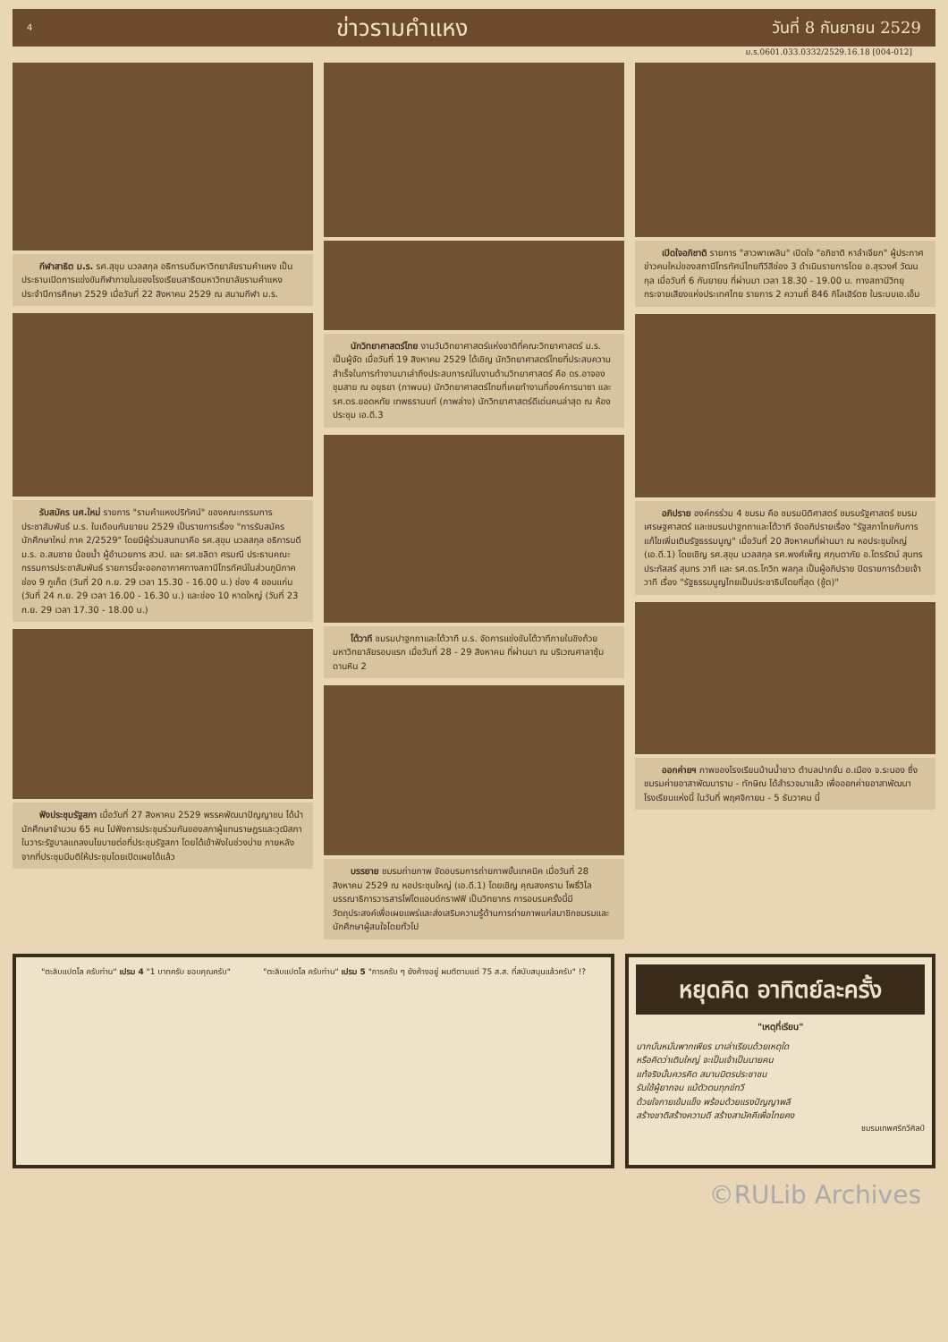4 ข่าวรามคำแหง วันที่ 8 กันยายน 2529
ม.ร.0601.033.0332/2529.16.18 [004-012]
กีฬาสาธิต ม.ร. รศ.สุขุม นวลสกุล อธิการบดีมหาวิทยาลัยรามคำแหง เป็นประธานเปิดการแข่งขันกีฬาภายในของโรงเรียนสาธิตมหาวิทยาลัยรามคำแหง ประจำปีการศึกษา 2529 เมื่อวันที่ 22 สิงหาคม 2529 ณ สนามกีฬา ม.ร.
รับสมัคร นศ.ใหม่ รายการ "รามคำแหงปริทัศน์" ของคณะกรรมการประชาสัมพันธ์ ม.ร. ในเดือนกันยายน 2529 เป็นรายการเรื่อง "การรับสมัครนักศึกษาใหม่ ภาค 2/2529" โดยมีผู้ร่วมสนทนาคือ รศ.สุขุม นวลสกุล อธิการบดี ม.ร. อ.สมชาย น้อยน้ำ ผู้อำนวยการ สวป. และ รศ.ชลิดา ศรมณี ประธานคณะกรรมการประชาสัมพันธ์ รายการนี้จะออกอากาศทางสถานีโทรทัศน์ในส่วนภูมิภาค ช่อง 9 ภูเก็ต (วันที่ 20 ก.ย. 29 เวลา 15.30 - 16.00 น.) ช่อง 4 ขอนแก่น (วันที่ 24 ก.ย. 29 เวลา 16.00 - 16.30 น.) และช่อง 10 หาดใหญ่ (วันที่ 23 ก.ย. 29 เวลา 17.30 - 18.00 น.)
ฟังประชุมรัฐสภา เมื่อวันที่ 27 สิงหาคม 2529 พรรคพัฒนาปัญญาชน ได้นำนักศึกษาจำนวน 65 คน ไปฟังการประชุมร่วมกันของสภาผู้แทนราษฎรและวุฒิสภา ในวาระรัฐบาลแถลงนโยบายต่อที่ประชุมรัฐสภา โดยได้เข้าฟังในช่วงบ่าย ภายหลังจากที่ประชุมมีมติให้ประชุมโดยเปิดเผยได้แล้ว
นักวิทยาศาสตร์ไทย งานวันวิทยาศาสตร์แห่งชาติที่คณะวิทยาศาสตร์ ม.ร. เป็นผู้จัด เมื่อวันที่ 19 สิงหาคม 2529 ได้เชิญ นักวิทยาศาสตร์ไทยที่ประสบความสำเร็จในการทำงานมาเล่าถึงประสบการณ์ในงานด้านวิทยาศาสตร์ คือ ดร.อาจอง ชุมสาย ณ อยุธยา (ภาพบน) นักวิทยาศาสตร์ไทยที่เคยทำงานที่องค์การนาซา และรศ.ดร.ยอดหทัย เทพธรานนท์ (ภาพล่าง) นักวิทยาศาสตร์ดีเด่นคนล่าสุด ณ ห้องประชุม เอ.ดี.3
โต้วาที ชมรมปาฐกถาและโต้วาที ม.ร. จัดการแข่งขันโต้วาทีภายในชิงถ้วยมหาวิทยาลัยรอบแรก เมื่อวันที่ 28 - 29 สิงหาคม ที่ผ่านมา ณ บริเวณศาลาซุ้มดานหิน 2
บรรยาย ชมรมถ่ายภาพ จัดอบรมการถ่ายภาพขั้นเทคนิค เมื่อวันที่ 28 สิงหาคม 2529 ณ หอประชุมใหญ่ (เอ.ดี.1) โดยเชิญ คุณสงคราม โพธิ์วิไล บรรณาธิการวารสารโฟโตแอนด์กราฟฟิ เป็นวิทยากร การอบรมครั้งนี้มีวัตถุประสงค์เพื่อเผยแพร่และส่งเสริมความรู้ด้านการถ่ายภาพแก่สมาชิกชมรมและนักศึกษาผู้สนใจโดยทั่วไป
เปิดใจอภิชาติ รายการ "สาวพาเพลิน" เปิดใจ "อภิชาติ หาลำเจียก" ผู้ประกาศข่าวคนใหม่ของสถานีโทรทัศน์ไทยทีวีสีช่อง 3 ดำเนินรายการโดย อ.สุรวงศ์ วัฒนกุล เมื่อวันที่ 6 กันยายน ที่ผ่านมา เวลา 18.30 - 19.00 น. ทางสถานีวิทยุกระจายเสียงแห่งประเทศไทย รายการ 2 ความถี่ 846 กิโลเฮิร์ตซ ในระบบเอ.เอ็ม
อภิปราย องค์กรร่วม 4 ชมรม คือ ชมรมนิติศาสตร์ ชมรมรัฐศาสตร์ ชมรมเศรษฐศาสตร์ และชมรมปาฐกถาและโต้วาที จัดอภิปรายเรื่อง "รัฐสภาไทยกับการแก้ไขเพิ่มเติมรัฐธรรมนูญ" เมื่อวันที่ 20 สิงหาคมที่ผ่านมา ณ หอประชุมใหญ่ (เอ.ดี.1) โดยเชิญ รศ.สุขุม นวลสกุล รศ.พงศ์เพ็ญ ศกุนตาภัย อ.ไตรรัตน์ สุนทรประภัสสร์ สุนทร วาที และ รศ.ดร.โกวิท พลกุล เป็นผู้อภิปราย ปิดรายการด้วยเจ้าวาที เรื่อง "รัฐธรรมนูญไทยเป็นประชาธิปไตยที่สุด (ชู้ต)"
ออกค่ายฯ ภาพของโรงเรียนบ้านน้ำขาว ตำบลปากจั่น อ.เมือง จ.ระนอง ซึ่งชมรมค่ายอาสาพัฒนาราม - ทักษิณ ได้สำรวจมาแล้ว เพื่อออกค่ายอาสาพัฒนาโรงเรียนแห่งนี้ ในวันที่ พฤศจิกายน - 5 ธันวาคม นี้
"ตะลิบแปดโล ครับท่าน" เปรม 4 "1 บาทครับ ขอบคุณครับ"
"ตะลิบแปดโล ครับท่าน" เปรม 5 "การครับ ๆ ยังค้างอยู่ ผมตีตามแต่ 75 ส.ส. ที่สนับสนุนแล้วครับ" !?
หยุดคิด อาทิตย์ละครั้ง
"เหตุที่เรียน"
บากบั่นหมั่นพากเพียร มาเล่าเรียนด้วยเหตุใด
หรือคิดว่าเติบใหญ่ จะเป็นเจ้าเป็นนายคน
แท้จริงนั้นควรคิด สมานมิตรประชาชน
รับใช้ผู้ยากจน แม้ตัวตนทุกข์ทวี
ด้วยใจกายเข้มแข็ง พร้อมด้วยแรงปัญญาพลี
สร้างชาติสร้างความดี สร้างสามัคคีเพื่อไทยคง
ชมรมเทพศรีกวีศิลป์
©RULib Archives